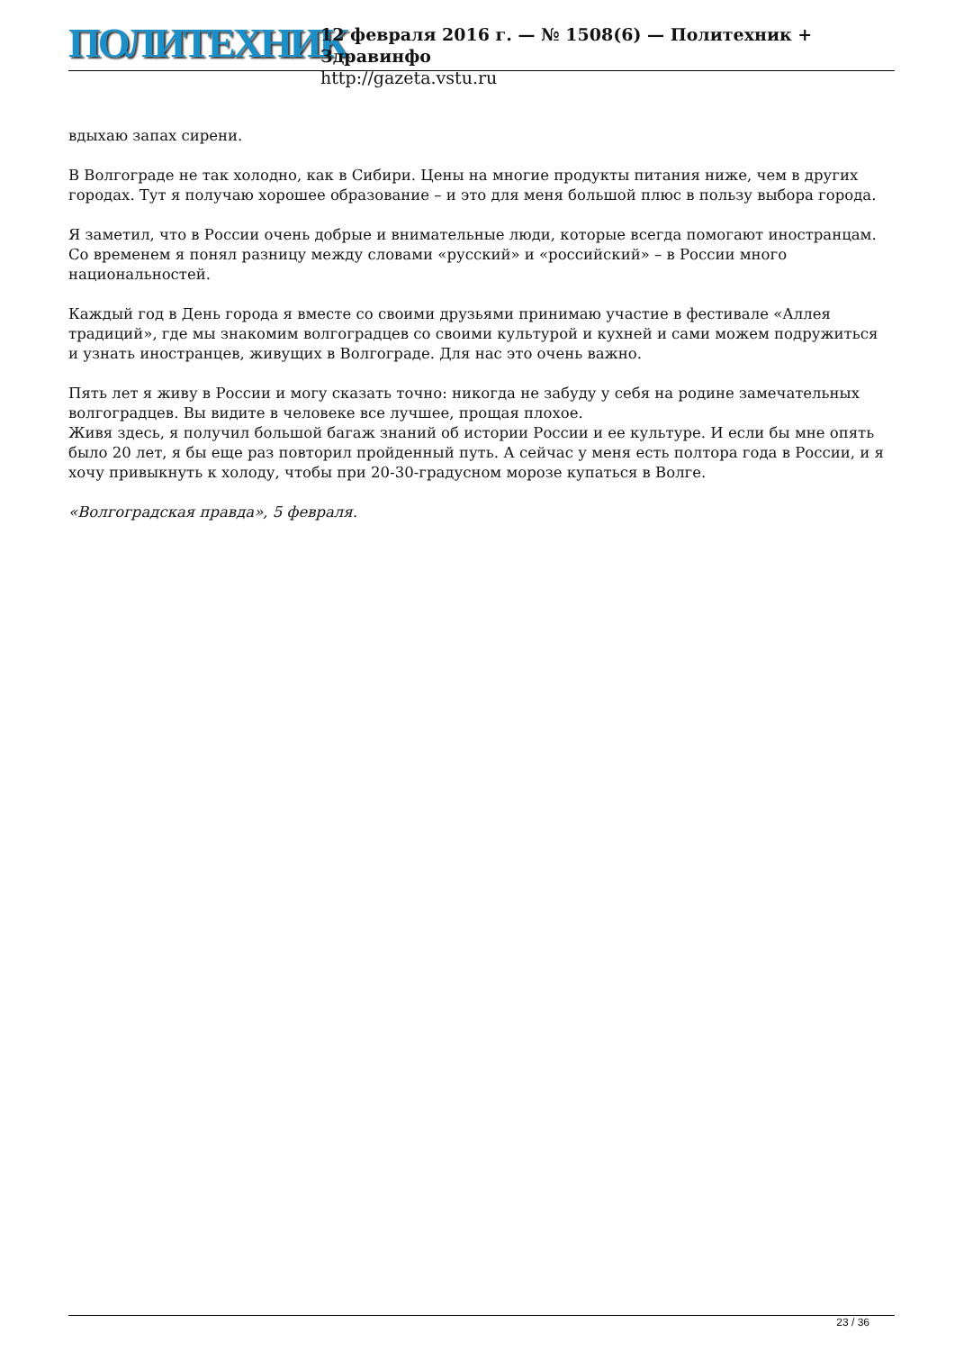ПОЛИТЕХНИК
12 февраля 2016 г. — № 1508(6) — Политехник + Здравинфо
http://gazeta.vstu.ru
вдыхаю запах сирени.
В Волгограде не так холодно, как в Сибири. Цены на многие продукты питания ниже, чем в других городах. Тут я получаю хорошее образование – и это для меня большой плюс в пользу выбора города.
Я заметил, что в России очень добрые и внимательные люди, которые всегда помогают иностранцам. Со временем я понял разницу между словами «русский» и «российский» – в России много национальностей.
Каждый год в День города я вместе со своими друзьями принимаю участие в фестивале «Аллея традиций», где мы знакомим волгоградцев со своими культурой и кухней и сами можем подружиться и узнать иностранцев, живущих в Волгограде. Для нас это очень важно.
Пять лет я живу в России и могу сказать точно: никогда не забуду у себя на родине замечательных волгоградцев. Вы видите в человеке все лучшее, прощая плохое.
Живя здесь, я получил большой багаж знаний об истории России и ее культуре. И если бы мне опять было 20 лет, я бы еще раз повторил пройденный путь. А сейчас у меня есть полтора года в России, и я хочу привыкнуть к холоду, чтобы при 20-30-градусном морозе купаться в Волге.
«Волгоградская правда», 5 февраля.
23 / 36